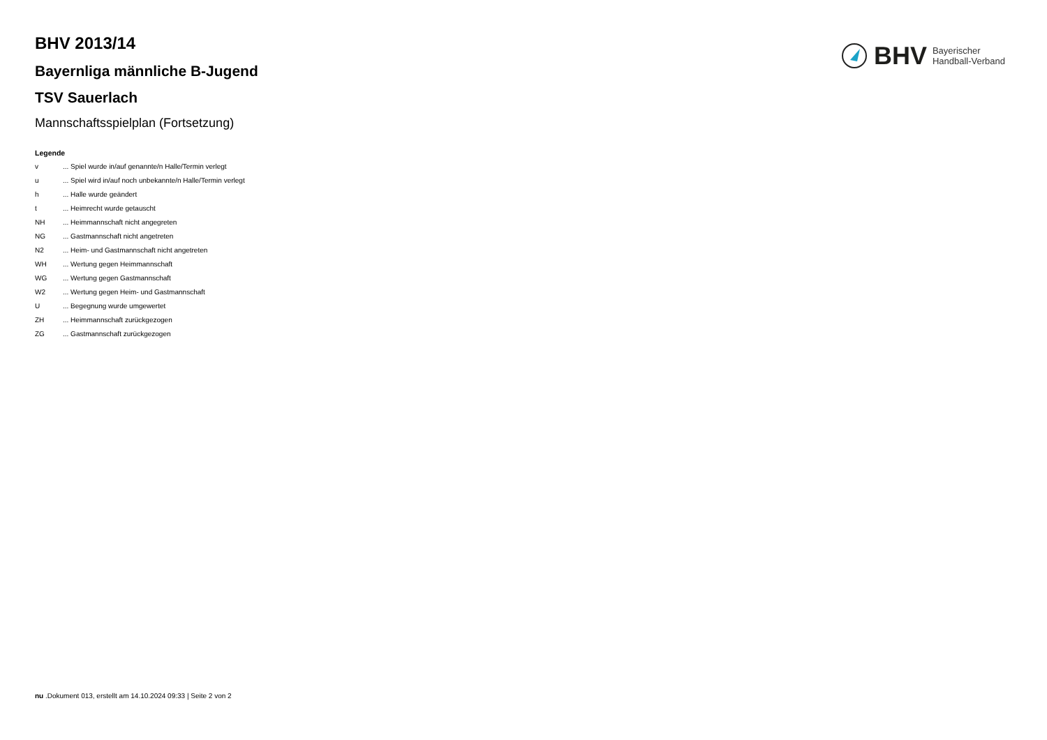BHV Bayerischer
Handball-Verband
BHV 2013/14
Bayernliga männliche B-Jugend
TSV Sauerlach
Mannschaftsspielplan (Fortsetzung)
Legende
v ... Spiel wurde in/auf genannte/n Halle/Termin verlegt
u ... Spiel wird in/auf noch unbekannte/n Halle/Termin verlegt
h ... Halle wurde geändert
t ... Heimrecht wurde getauscht
NH ... Heimmannschaft nicht angegreten
NG ... Gastmannschaft nicht angetreten
N2 ... Heim- und Gastmannschaft nicht angetreten
WH ... Wertung gegen Heimmannschaft
WG ... Wertung gegen Gastmannschaft
W2 ... Wertung gegen Heim- und Gastmannschaft
U ... Begegnung wurde umgewertet
ZH ... Heimmannschaft zurückgezogen
ZG ... Gastmannschaft zurückgezogen
nu .Dokument 013, erstellt am 14.10.2024 09:33 | Seite 2 von 2